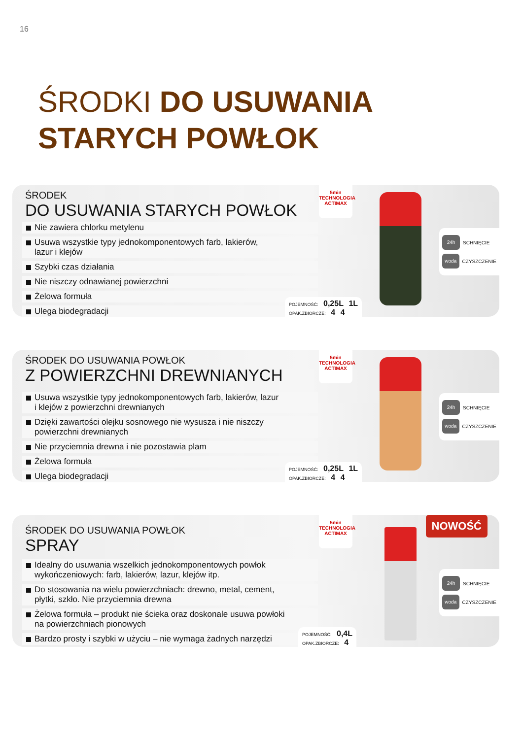16
ŚRODKI DO USUWANIA
STARYCH POWŁOK
ŚRODEK
DO USUWANIA STARYCH POWŁOK
Nie zawiera chlorku metylenu
Usuwa wszystkie typy jednokomponentowych farb, lakierów,
lazur i klejów
Szybki czas działania
Nie niszczy odnawianej powierzchni
Żelowa formuła
Ulega biodegradacji
5min TECHNOLOGIA ACTIMAX
24h SCHNIĘCIE
woda CZYSZCZENIE
POJEMNOŚĆ: 0,25L 1L
OPAK.ZBIORCZE: 4 4
ŚRODEK DO USUWANIA POWŁOK
Z POWIERZCHNI DREWNIANYCH
Usuwa wszystkie typy jednokomponentowych farb, lakierów, lazur
i klejów z powierzchni drewnianych
Dzięki zawartości olejku sosnowego nie wysusza i nie niszczy
powierzchni drewnianych
Nie przyciemnia drewna i nie pozostawia plam
Żelowa formuła
Ulega biodegradacji
5min TECHNOLOGIA ACTIMAX
24h SCHNIĘCIE
woda CZYSZCZENIE
POJEMNOŚĆ: 0,25L 1L
OPAK.ZBIORCZE: 4 4
ŚRODEK DO USUWANIA POWŁOK
SPRAY
Idealny do usuwania wszelkich jednokomponentowych powłok
wykończeniowych: farb, lakierów, lazur, klejów itp.
Do stosowania na wielu powierzchniach: drewno, metal, cement,
płytki, szkło. Nie przyciemnia drewna
Żelowa formuła – produkt nie ścieka oraz doskonale usuwa powłoki
na powierzchniach pionowych
Bardzo prosty i szybki w użyciu – nie wymaga żadnych narzędzi
5min TECHNOLOGIA ACTIMAX
NOWOŚĆ
24h SCHNIĘCIE
woda CZYSZCZENIE
POJEMNOŚĆ: 0,4L
OPAK.ZBIORCZE: 4